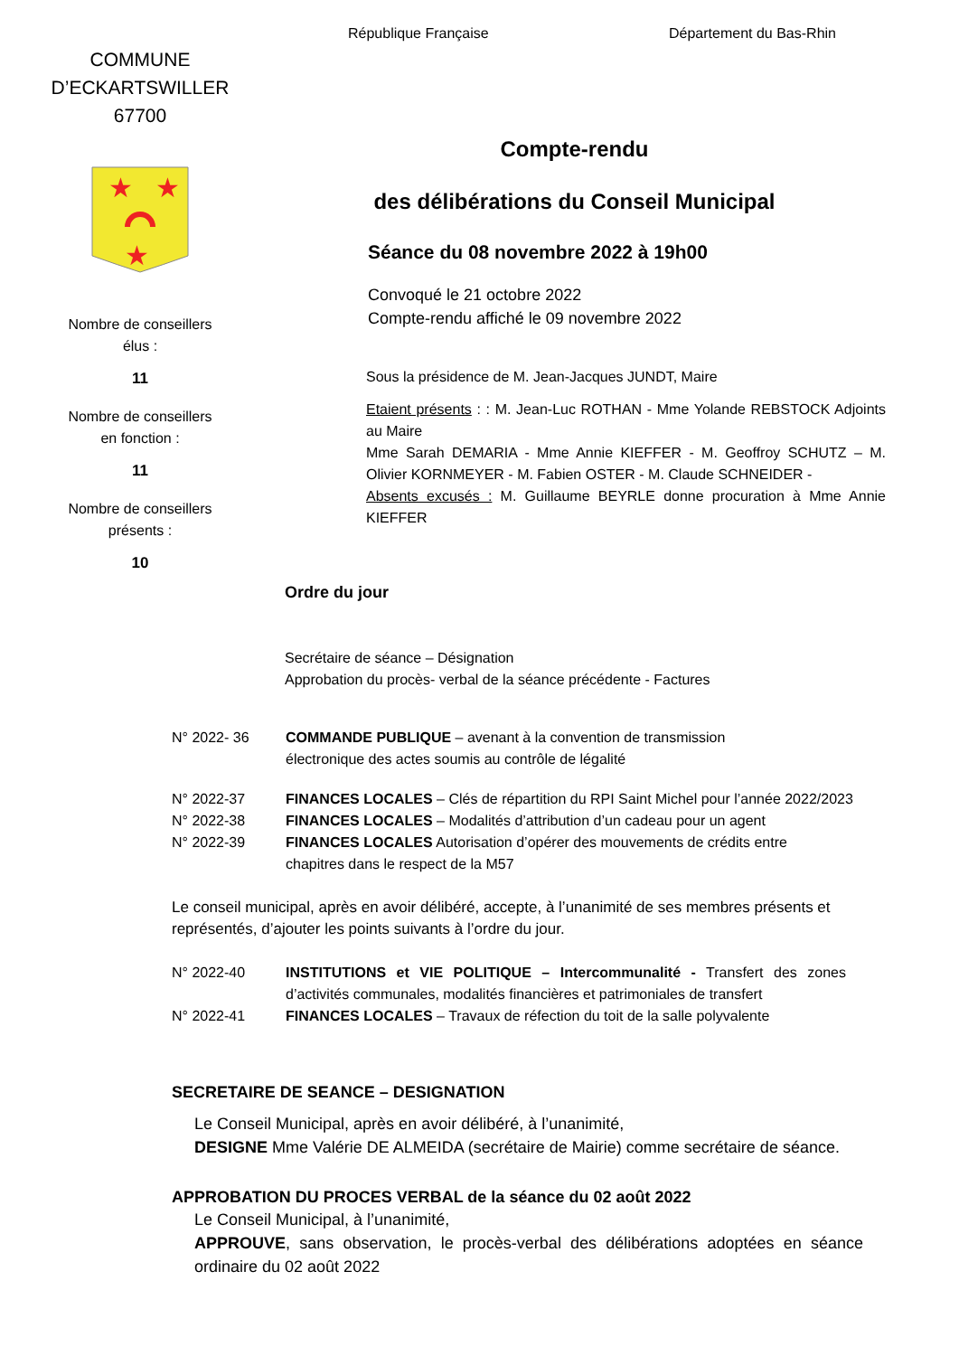COMMUNE
D’ECKARTSWILLER
67700
★
★
★
Nombre de conseillers
élus :
11
Nombre de conseillers
en fonction :
11
Nombre de conseillers
présents :
10
République Française Département du Bas-Rhin
Compte-rendu
des délibérations du Conseil Municipal
Séance du 08 novembre 2022 à 19h00
Convoqué le 21 octobre 2022
Compte-rendu affiché le 09 novembre 2022
Sous la présidence de M. Jean-Jacques JUNDT, Maire
Etaient présents : : M. Jean-Luc ROTHAN - Mme Yolande REBSTOCK Adjoints au Maire
Mme Sarah DEMARIA - Mme Annie KIEFFER - M. Geoffroy SCHUTZ – M. Olivier KORNMEYER - M. Fabien OSTER - M. Claude SCHNEIDER -
Absents excusés : M. Guillaume BEYRLE donne procuration à Mme Annie KIEFFER
Ordre du jour
Secrétaire de séance – Désignation
Approbation du procès- verbal de la séance précédente - Factures
N° 2022- 36 COMMANDE PUBLIQUE – avenant à la convention de transmission
électronique des actes soumis au contrôle de légalité
N° 2022-37 FINANCES LOCALES – Clés de répartition du RPI Saint Michel pour l’année 2022/2023
N° 2022-38 FINANCES LOCALES – Modalités d’attribution d’un cadeau pour un agent
N° 2022-39 FINANCES LOCALES Autorisation d’opérer des mouvements de crédits entre chapitres dans le respect de la M57
Le conseil municipal, après en avoir délibéré, accepte, à l’unanimité de ses membres présents et représentés, d’ajouter les points suivants à l’ordre du jour.
N° 2022-40 INSTITUTIONS et VIE POLITIQUE – Intercommunalité - Transfert des zones d’activités communales, modalités financières et patrimoniales de transfert
N° 2022-41 FINANCES LOCALES – Travaux de réfection du toit de la salle polyvalente
SECRETAIRE DE SEANCE – DESIGNATION
Le Conseil Municipal, après en avoir délibéré, à l’unanimité,
DESIGNE Mme Valérie DE ALMEIDA (secrétaire de Mairie) comme secrétaire de séance.
APPROBATION DU PROCES VERBAL de la séance du 02 août 2022
Le Conseil Municipal, à l’unanimité,
APPROUVE, sans observation, le procès-verbal des délibérations adoptées en séance ordinaire du 02 août 2022